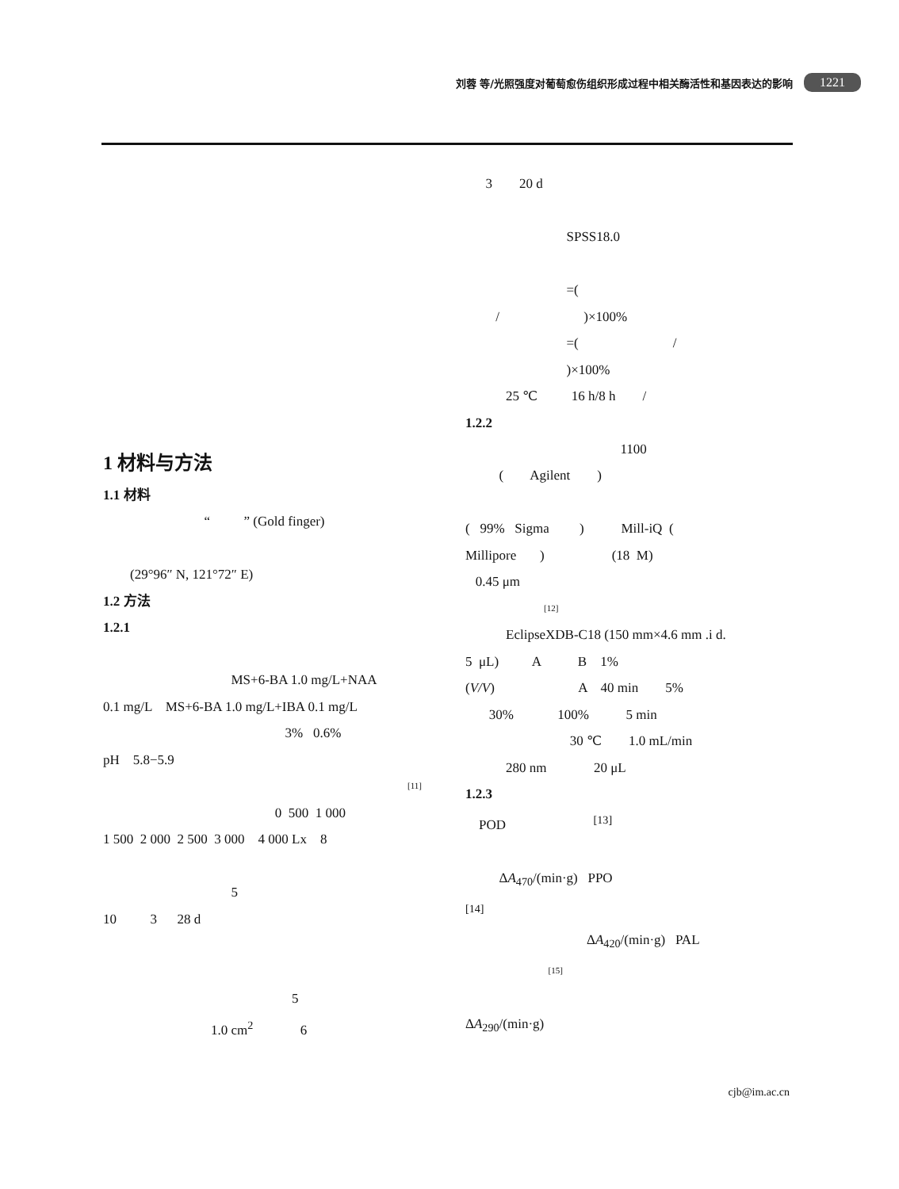刘蓉 等/光照强度对葡萄愈伤组织形成过程中相关酶活性和基因表达的影响 1221
1 材料与方法
1.1 材料
“ ” (Gold finger)
(29°96″ N, 121°72″ E)
1.2 方法
1.2.1
MS+6-BA 1.0 mg/L+NAA
0.1 mg/L MS+6-BA 1.0 mg/L+IBA 0.1 mg/L
3% 0.6%
pH 5.8−5.9
[11]
0 500 1 000
1 500 2 000 2 500 3 000 4 000 Lx 8
5
10 3 28 d
5
1.0 cm<sup>2</sup> 6
3 20 d
SPSS18.0
=(
/ )×100%
=( /
)×100%
25 ℃ 16 h/8 h /
1.2.2
1100
( Agilent )
( 99% Sigma ) Mill-iQ (
Millipore ) (18 M)
0.45 μm
[12]
EclipseXDB-C18 (150 mm×4.6 mm .i d.
5 μL) A B 1%
(V/V) A 40 min 5%
30% 100% 5 min
30 ℃ 1.0 mL/min
280 nm 20 μL
1.2.3
POD <sup>[13]</sup>
ΔA<sub>470</sub>/(min·g) PPO
<sup>[14]</sup>
ΔA<sub>420</sub>/(min·g) PAL
[15]
ΔA<sub>290</sub>/(min·g)
cjb@im.ac.cn